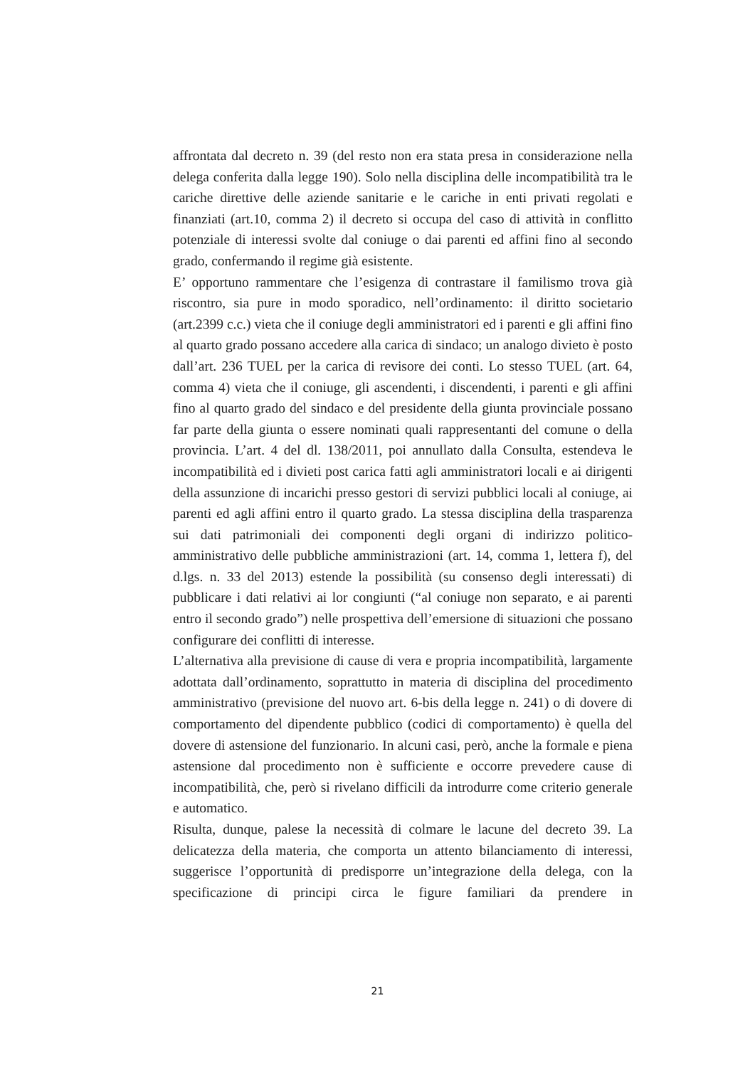affrontata dal decreto n. 39 (del resto non era stata presa in considerazione nella delega conferita dalla legge 190). Solo nella disciplina delle incompatibilità tra le cariche direttive delle aziende sanitarie e le cariche in enti privati regolati e finanziati (art.10, comma 2) il decreto si occupa del caso di attività in conflitto potenziale di interessi svolte dal coniuge o dai parenti ed affini fino al secondo grado, confermando il regime già esistente.
E’ opportuno rammentare che l’esigenza di contrastare il familismo trova già riscontro, sia pure in modo sporadico, nell’ordinamento: il diritto societario (art.2399 c.c.) vieta che il coniuge degli amministratori ed i parenti e gli affini fino al quarto grado possano accedere alla carica di sindaco; un analogo divieto è posto dall’art. 236 TUEL per la carica di revisore dei conti. Lo stesso TUEL (art. 64, comma 4) vieta che il coniuge, gli ascendenti, i discendenti, i parenti e gli affini fino al quarto grado del sindaco e del presidente della giunta provinciale possano far parte della giunta o essere nominati quali rappresentanti del comune o della provincia. L’art. 4 del dl. 138/2011, poi annullato dalla Consulta, estendeva le incompatibilità ed i divieti post carica fatti agli amministratori locali e ai dirigenti della assunzione di incarichi presso gestori di servizi pubblici locali al coniuge, ai parenti ed agli affini entro il quarto grado. La stessa disciplina della trasparenza sui dati patrimoniali dei componenti degli organi di indirizzo politico-amministrativo delle pubbliche amministrazioni (art. 14, comma 1, lettera f), del d.lgs. n. 33 del 2013) estende la possibilità (su consenso degli interessati) di pubblicare i dati relativi ai lor congiunti (“al coniuge non separato, e ai parenti entro il secondo grado”) nelle prospettiva dell’emersione di situazioni che possano configurare dei conflitti di interesse.
L’alternativa alla previsione di cause di vera e propria incompatibilità, largamente adottata dall’ordinamento, soprattutto in materia di disciplina del procedimento amministrativo (previsione del nuovo art. 6-bis della legge n. 241) o di dovere di comportamento del dipendente pubblico (codici di comportamento) è quella del dovere di astensione del funzionario. In alcuni casi, però, anche la formale e piena astensione dal procedimento non è sufficiente e occorre prevedere cause di incompatibilità, che, però si rivelano difficili da introdurre come criterio generale e automatico.
Risulta, dunque, palese la necessità di colmare le lacune del decreto 39. La delicatezza della materia, che comporta un attento bilanciamento di interessi, suggerisce l’opportunità di predisporre un’integrazione della delega, con la specificazione di principi circa le figure familiari da prendere in
21